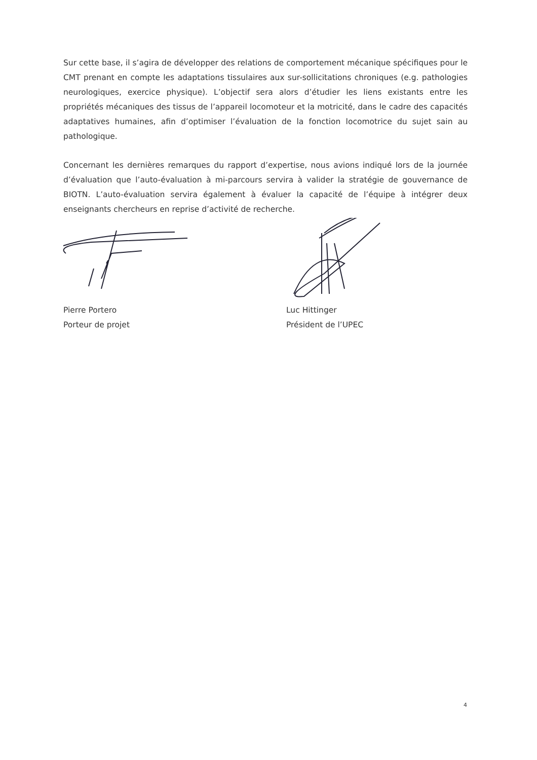Sur cette base, il s’agira de développer des relations de comportement mécanique spécifiques pour le CMT prenant en compte les adaptations tissulaires aux sur-sollicitations chroniques (e.g. pathologies neurologiques, exercice physique). L’objectif sera alors d’étudier les liens existants entre les propriétés mécaniques des tissus de l’appareil locomoteur et la motricité, dans le cadre des capacités adaptatives humaines, afin d’optimiser l’évaluation de la fonction locomotrice du sujet sain au pathologique.
Concernant les dernières remarques du rapport d’expertise, nous avions indiqué lors de la journée d’évaluation que l’auto-évaluation à mi-parcours servira à valider la stratégie de gouvernance de BIOTN. L’auto-évaluation servira également à évaluer la capacité de l’équipe à intégrer deux enseignants chercheurs en reprise d’activité de recherche.
Pierre Portero
Porteur de projet
Luc Hittinger
Président de l’UPEC
4